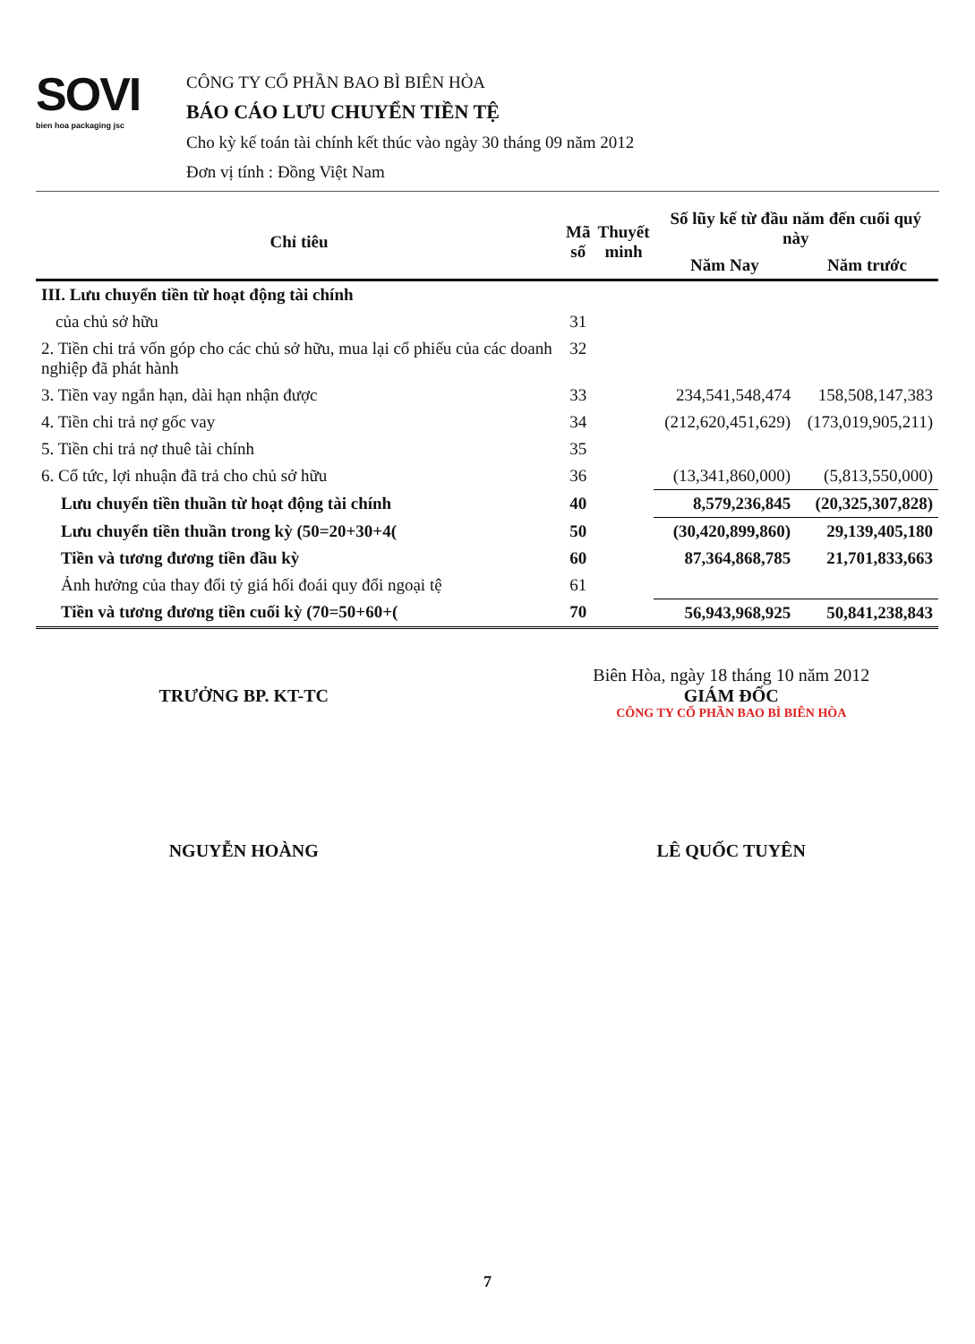SOVI
bien hoa packaging jsc
CÔNG TY CỔ PHẦN BAO BÌ BIÊN HÒA
BÁO CÁO LƯU CHUYỂN TIỀN TỆ
Cho kỳ kế toán tài chính kết thúc vào ngày 30 tháng 09 năm 2012
Đơn vị tính : Đồng Việt Nam
| Chỉ tiêu | Mã số | Thuyết minh | Số lũy kế từ đầu năm đến cuối quý này | |
| --- | --- | --- | --- | --- |
| | | | Năm Nay | Năm trước |
| III. Lưu chuyển tiền từ hoạt động tài chính | | | | |
| của chủ sở hữu | 31 | | | |
| 2. Tiền chi trả vốn góp cho các chủ sở hữu, mua lại cổ phiếu của các doanh nghiệp đã phát hành | 32 | | | |
| 3. Tiền vay ngắn hạn, dài hạn nhận được | 33 | | 234,541,548,474 | 158,508,147,383 |
| 4. Tiền chi trả nợ gốc vay | 34 | | (212,620,451,629) | (173,019,905,211) |
| 5. Tiền chi trả nợ thuê tài chính | 35 | | | |
| 6. Cổ tức, lợi nhuận đã trả cho chủ sở hữu | 36 | | (13,341,860,000) | (5,813,550,000) |
| Lưu chuyển tiền thuần từ hoạt động tài chính | 40 | | 8,579,236,845 | (20,325,307,828) |
| Lưu chuyển tiền thuần trong kỳ (50=20+30+4( | 50 | | (30,420,899,860) | 29,139,405,180 |
| Tiền và tương đương tiền đầu kỳ | 60 | | 87,364,868,785 | 21,701,833,663 |
| Ảnh hưởng của thay đổi tỷ giá hối đoái quy đổi ngoại tệ | 61 | | | |
| Tiền và tương đương tiền cuối kỳ (70=50+60+( | 70 | | 56,943,968,925 | 50,841,238,843 |
TRƯỞNG BP. KT-TC
NGUYỄN HOÀNG
Biên Hòa, ngày 18 tháng 10 năm 2012
GIÁM ĐỐC
CÔNG TY CỔ PHẦN BAO BÌ BIÊN HÒA
LÊ QUỐC TUYÊN
7